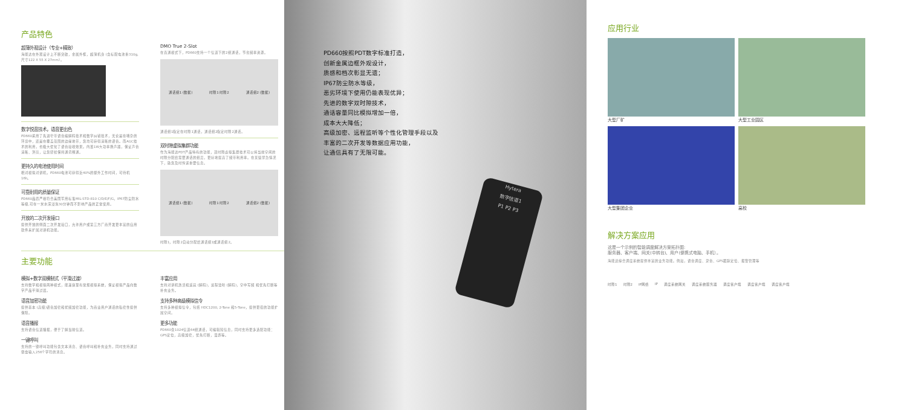产品特色
超薄外观设计（专业+精致）
海能达在外观设计上不断突破，金属外框，超薄机身 (含标配电池重310g,尺寸122 X 55 X 27mm）。
数字悦音技术，语音更出色
PD660采用了先进窄带语音编解码技术和数字纠错技术，无论是在嘈杂的环境中，还是在覆盖范围的边缘地带，您均可获得清晰的语音。而AGC技术的利用，也极大优化了语音接收效果。内置1W大功率扬声器，保证声音清晰、洪亮，让您轻松保持通讯畅通。
更持久的电池使用时间
相对模拟对讲机，PD660电池可获得近40%的额外工作时间，可待机16h。
可靠耐用的质量保证
PD660品质严格符合美国军用标准MIL-STD-810 C/D/E/F/G，IP67防尘防水等级,可在一米水深浸泡30分钟而不影响产品的正常使用。
开放的二次开发接口
提供开放的侧面二次开发接口，允许用户或第三方厂商开发更丰富的应用软件来扩展对讲机功能。
DMO True 2-Slot
在直通模式下，PD660支持一个信道下的2组通话，节省频率资源。
通话组1 (数据) 时隙1 时隙2 通话组2 (数据)
通话组1指定在时隙1通话，通话组2指定时隙2通话。
双时隙虚拟集群功能
作为海能达PDT产品特有的功能，双时隙虚拟集群技术可以将当前空闲的时隙分配给需要通话的组员，更好地提高了频带利用率。在某些紧急情况下，助您及时传递重要信息。
通话组1 (数据) 时隙1 时隙2 通话组2 (数据)
时隙1，时隙2自动分配给通话组1或通话组2。
主要功能
模拟+数字双模制式（平滑过渡）
支持数字和模拟两种模式，能兼容现有常规模拟系统，保证模拟产品向数字产品平滑过渡。
语音加密功能
提供基本 (高级)语音加密和扰频加密功能，为商业用户通话的私密性提供保障。
语音播报
支持语音信道播报，便于了解当前信道。
一键呼叫
支持的一键呼叫功能包含文本消息、语音呼叫和补充业务，同时支持通过键盘输入256个字符的消息。
丰富应用
支持对讲机激活和遥毙 (解码)，远程监听 (解码)，空中写频 和优先打断等补充业务。
支持多种高级模拟信令
支持多种模拟信令，包括 HDC1200, 2-Tone 和5-Tone，提供更搭的功能扩展空间。
更多功能
PD660含1024信道64组通话，可编辑短信息，同时支持更多选配功能：GPS定位，高级加密，优先打断，漫游等。
PD660按照PDT数字标准打造，
创新金属边框外观设计，
质感和档次彰显无遗；
IP67防尘防水等级，
恶劣环境下使用仍能表现优异；
先进的数字双时隙技术，
通话容量同比模拟增加一倍，
成本大大降低；
高级加密、远程监听等个性化管理手段以及
丰富的二次开发等数据应用功能，
让通信具有了无限可能。
Hytera
数字信道1
P1 P2 P3
应用行业
大型厂矿
大型工业园区
大型集团企业
高校
解决方案应用
这是一个示例的智能调度解决方案拓扑图:
服务器、客户端、网关(中转台)、用户(便携式电脑、手机）。
海能达综合调度系统提供丰富的业务功能。例如，语音调度、录音、GPS跟踪定位、报警管理等
时隙1 时隙2 IP网络 IP 调度系统网关 调度系统服务器 调度客户端 调度客户端 调度客户端